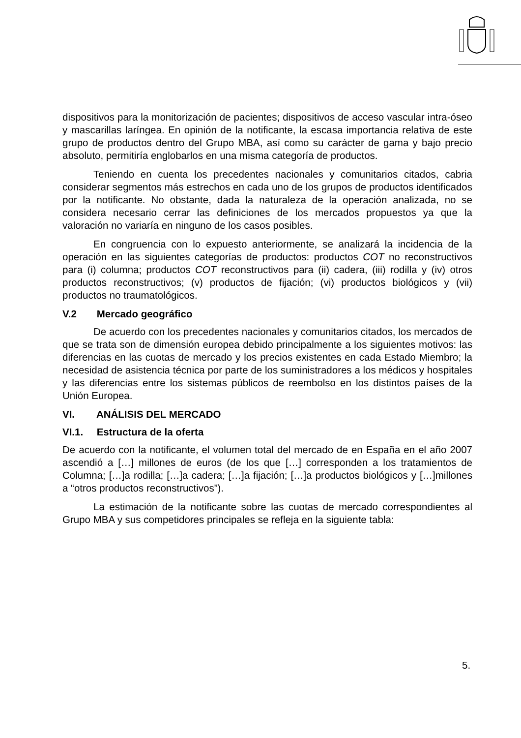dispositivos para la monitorización de pacientes; dispositivos de acceso vascular intra-óseo y mascarillas laríngea. En opinión de la notificante, la escasa importancia relativa de este grupo de productos dentro del Grupo MBA, así como su carácter de gama y bajo precio absoluto, permitiría englobarlos en una misma categoría de productos.
Teniendo en cuenta los precedentes nacionales y comunitarios citados, cabria considerar segmentos más estrechos en cada uno de los grupos de productos identificados por la notificante. No obstante, dada la naturaleza de la operación analizada, no se considera necesario cerrar las definiciones de los mercados propuestos ya que la valoración no variaría en ninguno de los casos posibles.
En congruencia con lo expuesto anteriormente, se analizará la incidencia de la operación en las siguientes categorías de productos: productos COT no reconstructivos para (i) columna; productos COT reconstructivos para (ii) cadera, (iii) rodilla y (iv) otros productos reconstructivos; (v) productos de fijación; (vi) productos biológicos y (vii) productos no traumatológicos.
V.2 Mercado geográfico
De acuerdo con los precedentes nacionales y comunitarios citados, los mercados de que se trata son de dimensión europea debido principalmente a los siguientes motivos: las diferencias en las cuotas de mercado y los precios existentes en cada Estado Miembro; la necesidad de asistencia técnica por parte de los suministradores a los médicos y hospitales y las diferencias entre los sistemas públicos de reembolso en los distintos países de la Unión Europea.
VI. ANÁLISIS DEL MERCADO
VI.1. Estructura de la oferta
De acuerdo con la notificante, el volumen total del mercado de en España en el año 2007 ascendió a […] millones de euros (de los que […] corresponden a los tratamientos de Columna; […]a rodilla; […]a cadera; […]a fijación; […]a productos biológicos y […]millones a “otros productos reconstructivos”).
La estimación de la notificante sobre las cuotas de mercado correspondientes al Grupo MBA y sus competidores principales se refleja en la siguiente tabla:
5.